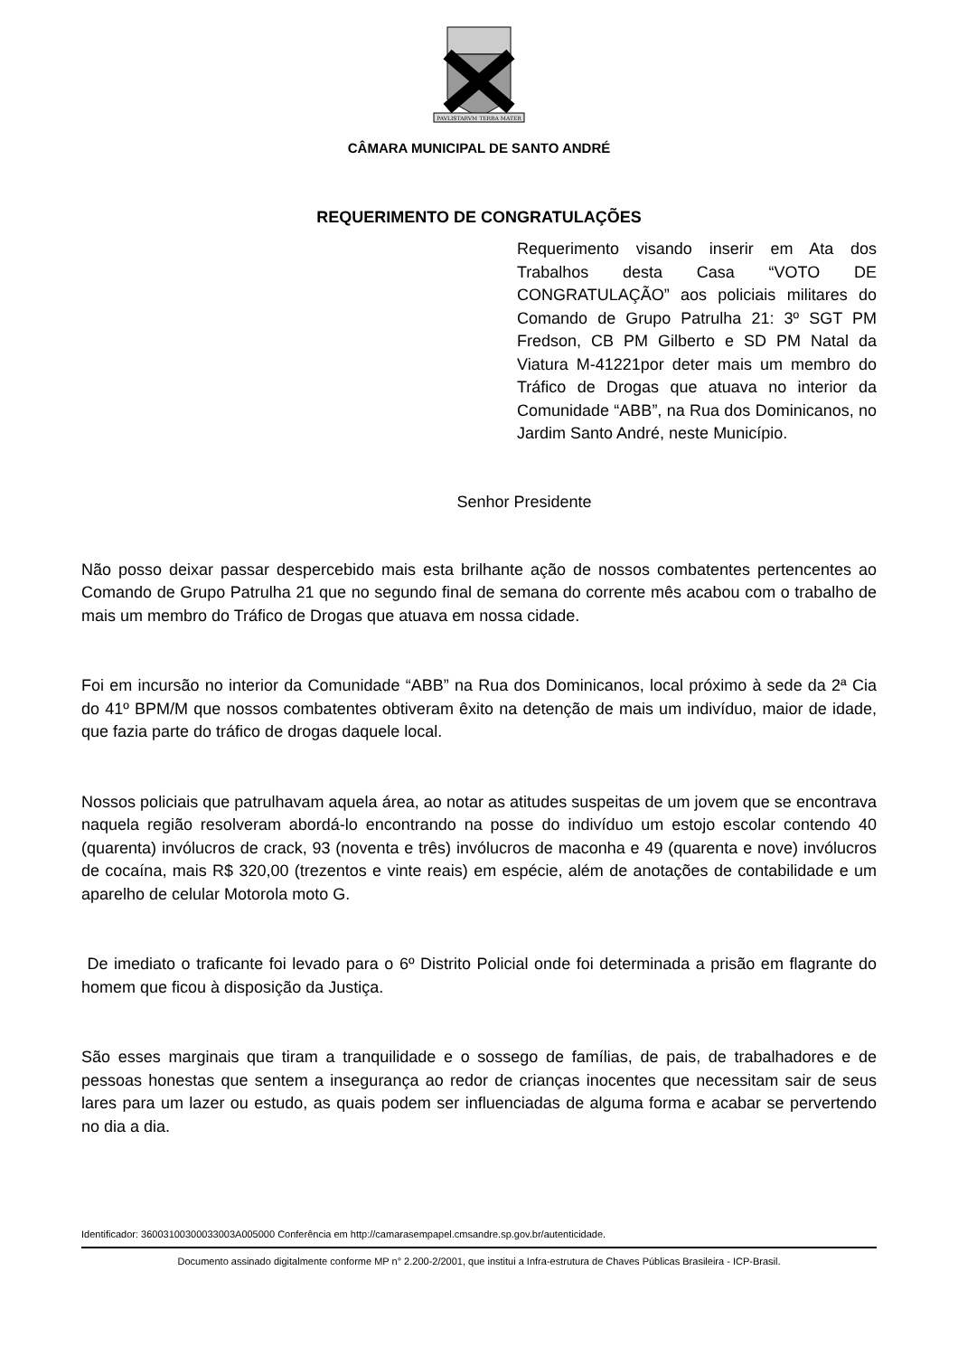PAVLISTARVM TERRA MATER
CÂMARA MUNICIPAL DE SANTO ANDRÉ
REQUERIMENTO DE CONGRATULAÇÕES
Requerimento visando inserir em Ata dos Trabalhos desta Casa “VOTO DE CONGRATULAÇÃO” aos policiais militares do Comando de Grupo Patrulha 21: 3º SGT PM Fredson, CB PM Gilberto e SD PM Natal da Viatura M-41221por deter mais um membro do Tráfico de Drogas que atuava no interior da Comunidade “ABB”, na Rua dos Dominicanos, no Jardim Santo André, neste Município.
Senhor Presidente
Não posso deixar passar despercebido mais esta brilhante ação de nossos combatentes pertencentes ao Comando de Grupo Patrulha 21 que no segundo final de semana do corrente mês acabou com o trabalho de mais um membro do Tráfico de Drogas que atuava em nossa cidade.
Foi em incursão no interior da Comunidade “ABB” na Rua dos Dominicanos, local próximo à sede da 2ª Cia do 41º BPM/M que nossos combatentes obtiveram êxito na detenção de mais um indivíduo, maior de idade, que fazia parte do tráfico de drogas daquele local.
Nossos policiais que patrulhavam aquela área, ao notar as atitudes suspeitas de um jovem que se encontrava naquela região resolveram abordá-lo encontrando na posse do indivíduo um estojo escolar contendo 40 (quarenta) invólucros de crack, 93 (noventa e três) invólucros de maconha e 49 (quarenta e nove) invólucros de cocaína, mais R$ 320,00 (trezentos e vinte reais) em espécie, além de anotações de contabilidade e um aparelho de celular Motorola moto G.
De imediato o traficante foi levado para o 6º Distrito Policial onde foi determinada a prisão em flagrante do homem que ficou à disposição da Justiça.
São esses marginais que tiram a tranquilidade e o sossego de famílias, de pais, de trabalhadores e de pessoas honestas que sentem a insegurança ao redor de crianças inocentes que necessitam sair de seus lares para um lazer ou estudo, as quais podem ser influenciadas de alguma forma e acabar se pervertendo no dia a dia.
Identificador: 36003100300033003A005000 Conferência em http://camarasempapel.cmsandre.sp.gov.br/autenticidade.
Documento assinado digitalmente conforme MP n° 2.200-2/2001, que institui a Infra-estrutura de Chaves Públicas Brasileira - ICP-Brasil.